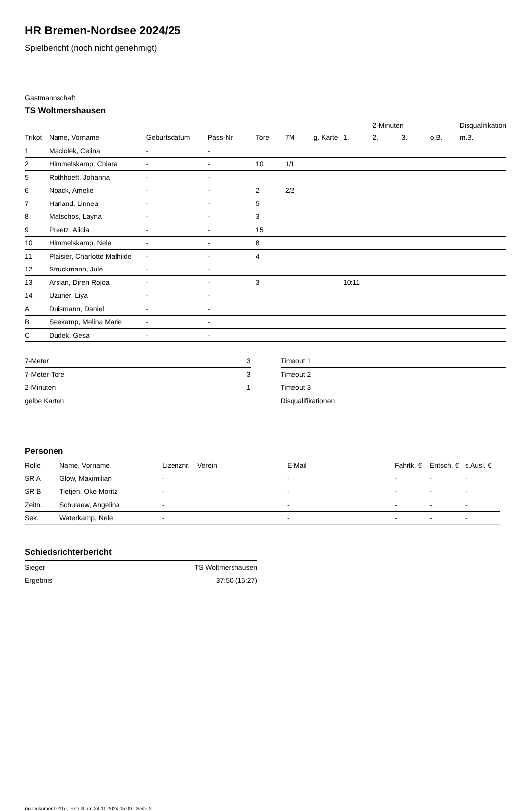HR Bremen-Nordsee 2024/25
Spielbericht (noch nicht genehmigt)
Gastmannschaft
TS Woltmershausen
| | | | | | | | | 2-Minuten | | | Disqualifikation |
| Trikot | Name, Vorname | Geburtsdatum | Pass-Nr | Tore | 7M | g. Karte | 1. | 2. | 3. | o.B. | m.B. |
| 1 | Maciolek, Celina | - | - | | | | | | | | |
| 2 | Himmelskamp, Chiara | - | - | 10 | 1/1 | | | | | | |
| 5 | Rothhoeft, Johanna | - | - | | | | | | | | |
| 6 | Noack, Amelie | - | - | 2 | 2/2 | | | | | | |
| 7 | Harland, Linnea | - | - | 5 | | | | | | | |
| 8 | Matschos, Layna | - | - | 3 | | | | | | | |
| 9 | Preetz, Alicia | - | - | 15 | | | | | | | |
| 10 | Himmelskamp, Nele | - | - | 8 | | | | | | | |
| 11 | Plaisier, Charlotte Mathilde | - | - | 4 | | | | | | | |
| 12 | Struckmann, Jule | - | - | | | | | | | | |
| 13 | Arslan, Diren Rojoa | - | - | 3 | | | 10:11 | | | | |
| 14 | Uzuner, Liya | - | - | | | | | | | | |
| A | Duismann, Daniel | - | - | | | | | | | | |
| B | Seekamp, Melina Marie | - | - | | | | | | | | |
| C | Dudek, Gesa | - | - | | | | | | | | |
| 7-Meter | 3 |
| 7-Meter-Tore | 3 |
| 2-Minuten | 1 |
| gelbe Karten | |
| Timeout 1 |
| Timeout 2 |
| Timeout 3 |
| Disqualifikationen |
Personen
| Rolle | Name, Vorname | Lizenznr. | Verein | E-Mail | Fahrtk. € | Entsch. € | s.Ausl. € |
| --- | --- | --- | --- | --- | --- | --- | --- |
| SR A | Glow, Maximilian | - | | - | - | - | - |
| SR B | Tietjen, Oke Moritz | - | | - | - | - | - |
| Zeitn. | Schulaew, Angelina | - | | - | - | - | - |
| Sek. | Waterkamp, Nele | - | | - | - | - | - |
Schiedsrichterbericht
| Sieger | TS Woltmershausen |
| Ergebnis | 37:50 (15:27) |
nu.Dokument 011e, erstellt am 24.11.2024 05:09 | Seite 2